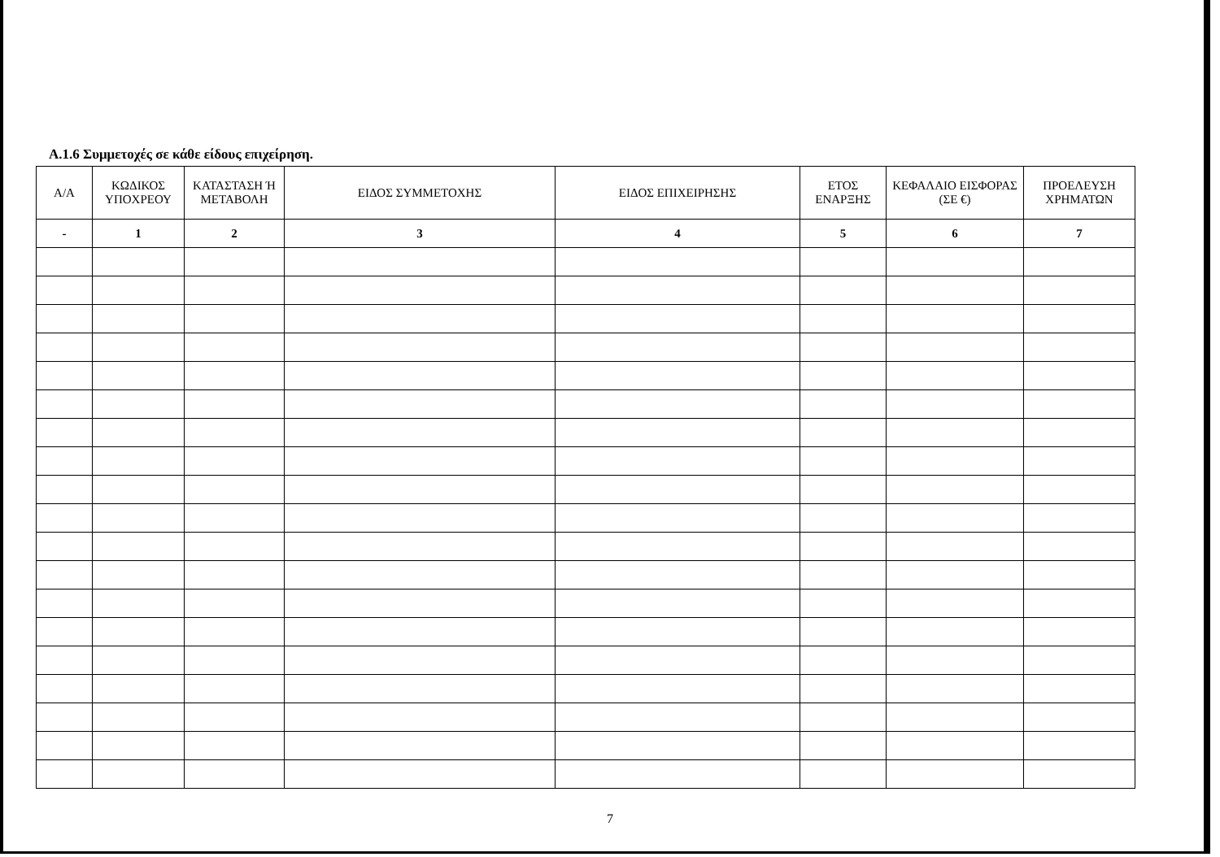Α.1.6 Συμμετοχές σε κάθε είδους επιχείρηση.
| Α/Α | ΚΩΔΙΚΟΣ ΥΠΟΧΡΕΟΥ | ΚΑΤΑΣΤΑΣΗ Ή ΜΕΤΑΒΟΛΗ | ΕΙΔΟΣ ΣΥΜΜΕΤΟΧΗΣ | ΕΙΔΟΣ ΕΠΙΧΕΙΡΗΣΗΣ | ΕΤΟΣ ΕΝΑΡΞΗΣ | ΚΕΦΑΛΑΙΟ ΕΙΣΦΟΡΑΣ (ΣΕ €) | ΠΡΟΕΛΕΥΣΗ ΧΡΗΜΑΤΩΝ |
| --- | --- | --- | --- | --- | --- | --- | --- |
| - | 1 | 2 | 3 | 4 | 5 | 6 | 7 |
7